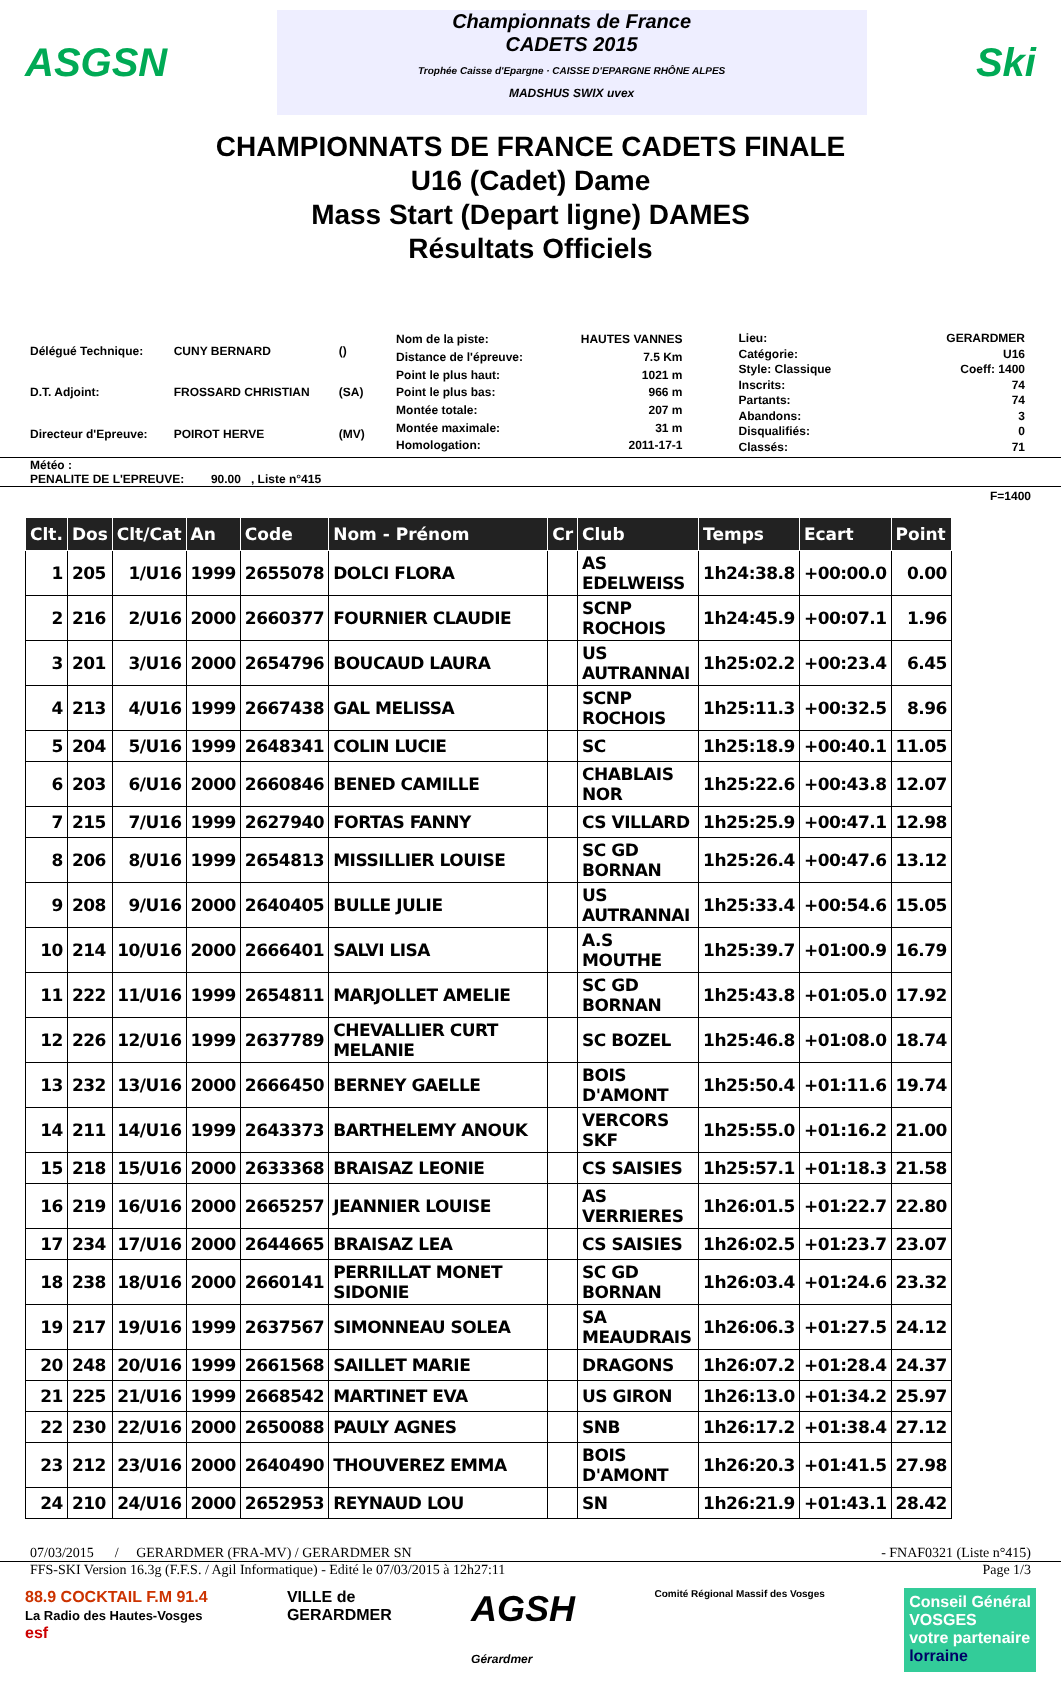ASGSN
Championnats de France
CADETS 2015
Trophée Caisse d'Epargne · CAISSE D'EPARGNE RHÔNE ALPES
MADSHUS SWIX uvex
Ski
CHAMPIONNATS DE FRANCE CADETS FINALE
U16 (Cadet) Dame
Mass Start (Depart ligne) DAMES
Résultats Officiels
| Délégué Technique: | CUNY BERNARD | () |
| D.T. Adjoint: | FROSSARD CHRISTIAN | (SA) |
| Directeur d'Epreuve: | POIROT HERVE | (MV) |
| Nom de la piste: | HAUTES VANNES |
| Distance de l'épreuve: | 7.5 Km |
| Point le plus haut: | 1021 m |
| Point le plus bas: | 966 m |
| Montée totale: | 207 m |
| Montée maximale: | 31 m |
| Homologation: | 2011-17-1 |
| Lieu: | GERARDMER |
| Catégorie: | U16 |
| Style: Classique | Coeff: 1400 |
| Inscrits: | 74 |
| Partants: | 74 |
| Abandons: | 3 |
| Disqualifiés: | 0 |
| Classés: | 71 |
Météo :
PENALITE DE L'EPREUVE: 90.00 , Liste n°415
F=1400
| Clt. | Dos | Clt/Cat | An | Code | Nom - Prénom | Cr | Club | Temps | Ecart | Point |
| --- | --- | --- | --- | --- | --- | --- | --- | --- | --- | --- |
| 1 | 205 | 1/U16 | 1999 | 2655078 | DOLCI FLORA | | AS EDELWEISS | 1h24:38.8 | +00:00.0 | 0.00 |
| 2 | 216 | 2/U16 | 2000 | 2660377 | FOURNIER CLAUDIE | | SCNP ROCHOIS | 1h24:45.9 | +00:07.1 | 1.96 |
| 3 | 201 | 3/U16 | 2000 | 2654796 | BOUCAUD LAURA | | US AUTRANNAI | 1h25:02.2 | +00:23.4 | 6.45 |
| 4 | 213 | 4/U16 | 1999 | 2667438 | GAL MELISSA | | SCNP ROCHOIS | 1h25:11.3 | +00:32.5 | 8.96 |
| 5 | 204 | 5/U16 | 1999 | 2648341 | COLIN LUCIE | | SC | 1h25:18.9 | +00:40.1 | 11.05 |
| 6 | 203 | 6/U16 | 2000 | 2660846 | BENED CAMILLE | | CHABLAIS NOR | 1h25:22.6 | +00:43.8 | 12.07 |
| 7 | 215 | 7/U16 | 1999 | 2627940 | FORTAS FANNY | | CS VILLARD | 1h25:25.9 | +00:47.1 | 12.98 |
| 8 | 206 | 8/U16 | 1999 | 2654813 | MISSILLIER LOUISE | | SC GD BORNAN | 1h25:26.4 | +00:47.6 | 13.12 |
| 9 | 208 | 9/U16 | 2000 | 2640405 | BULLE JULIE | | US AUTRANNAI | 1h25:33.4 | +00:54.6 | 15.05 |
| 10 | 214 | 10/U16 | 2000 | 2666401 | SALVI LISA | | A.S MOUTHE | 1h25:39.7 | +01:00.9 | 16.79 |
| 11 | 222 | 11/U16 | 1999 | 2654811 | MARJOLLET AMELIE | | SC GD BORNAN | 1h25:43.8 | +01:05.0 | 17.92 |
| 12 | 226 | 12/U16 | 1999 | 2637789 | CHEVALLIER CURT MELANIE | | SC BOZEL | 1h25:46.8 | +01:08.0 | 18.74 |
| 13 | 232 | 13/U16 | 2000 | 2666450 | BERNEY GAELLE | | BOIS D'AMONT | 1h25:50.4 | +01:11.6 | 19.74 |
| 14 | 211 | 14/U16 | 1999 | 2643373 | BARTHELEMY ANOUK | | VERCORS SKF | 1h25:55.0 | +01:16.2 | 21.00 |
| 15 | 218 | 15/U16 | 2000 | 2633368 | BRAISAZ LEONIE | | CS SAISIES | 1h25:57.1 | +01:18.3 | 21.58 |
| 16 | 219 | 16/U16 | 2000 | 2665257 | JEANNIER LOUISE | | AS VERRIERES | 1h26:01.5 | +01:22.7 | 22.80 |
| 17 | 234 | 17/U16 | 2000 | 2644665 | BRAISAZ LEA | | CS SAISIES | 1h26:02.5 | +01:23.7 | 23.07 |
| 18 | 238 | 18/U16 | 2000 | 2660141 | PERRILLAT MONET SIDONIE | | SC GD BORNAN | 1h26:03.4 | +01:24.6 | 23.32 |
| 19 | 217 | 19/U16 | 1999 | 2637567 | SIMONNEAU SOLEA | | SA MEAUDRAIS | 1h26:06.3 | +01:27.5 | 24.12 |
| 20 | 248 | 20/U16 | 1999 | 2661568 | SAILLET MARIE | | DRAGONS | 1h26:07.2 | +01:28.4 | 24.37 |
| 21 | 225 | 21/U16 | 1999 | 2668542 | MARTINET EVA | | US GIRON | 1h26:13.0 | +01:34.2 | 25.97 |
| 22 | 230 | 22/U16 | 2000 | 2650088 | PAULY AGNES | | SNB | 1h26:17.2 | +01:38.4 | 27.12 |
| 23 | 212 | 23/U16 | 2000 | 2640490 | THOUVEREZ EMMA | | BOIS D'AMONT | 1h26:20.3 | +01:41.5 | 27.98 |
| 24 | 210 | 24/U16 | 2000 | 2652953 | REYNAUD LOU | | SN | 1h26:21.9 | +01:43.1 | 28.42 |
07/03/2015 / GERARDMER (FRA-MV) / GERARDMER SN - FNAF0321 (Liste n°415)
FFS-SKI Version 16.3g (F.F.S. / Agil Informatique) - Edité le 07/03/2015 à 12h27:11 Page 1/3
88.9 COCKTAIL F.M 91.4
La Radio des Hautes-Vosges
esf
VILLE de
GERARDMER
AGSH
Gérardmer
Comité Régional Massif des Vosges
Conseil Général
VOSGES
votre partenaire
lorraine